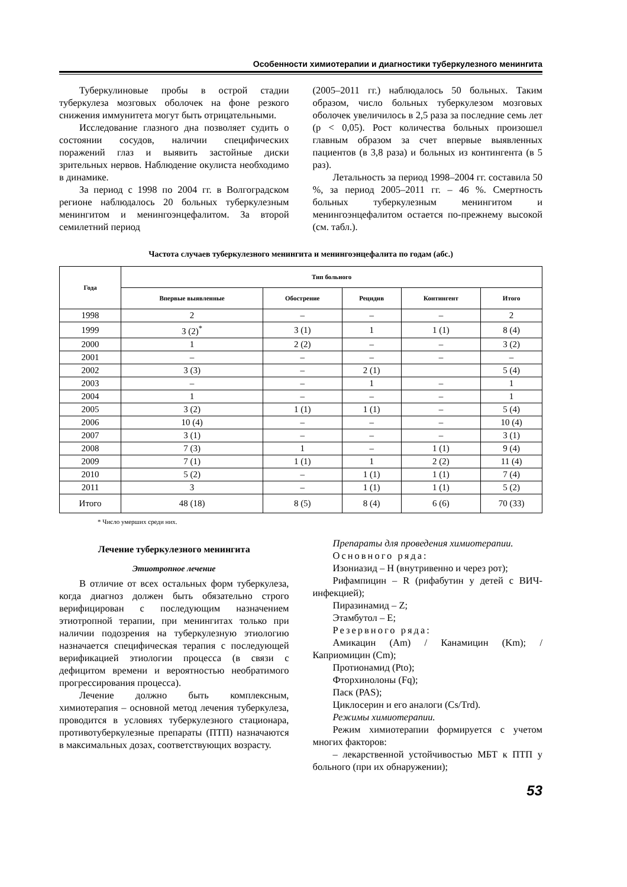Особенности химиотерапии и диагностики туберкулезного менингита
Туберкулиновые пробы в острой стадии туберкулеза мозговых оболочек на фоне резкого снижения иммунитета могут быть отрицательными.
Исследование глазного дна позволяет судить о состоянии сосудов, наличии специфических поражений глаз и выявить застойные диски зрительных нервов. Наблюдение окулиста необходимо в динамике.
За период с 1998 по 2004 гг. в Волгоградском регионе наблюдалось 20 больных туберкулезным менингитом и менингоэнцефалитом. За второй семилетний период
(2005–2011 гг.) наблюдалось 50 больных. Таким образом, число больных туберкулезом мозговых оболочек увеличилось в 2,5 раза за последние семь лет (р < 0,05). Рост количества больных произошел главным образом за счет впервые выявленных пациентов (в 3,8 раза) и больных из контингента (в 5 раз).
Летальность за период 1998–2004 гг. составила 50 %, за период 2005–2011 гг. – 46 %. Смертность больных туберкулезным менингитом и менингоэнцефалитом остается по-прежнему высокой (см. табл.).
Частота случаев туберкулезного менингита и менингоэнцефалита по годам (абс.)
| Года | Тип больного | | | | |
| --- | --- | --- | --- | --- | --- |
| | Впервые выявленные | Обострение | Рецидив | Контингент | Итого |
| 1998 | 2 | – | – | – | 2 |
| 1999 | 3 (2)<sup>*</sup> | 3 (1) | 1 | 1 (1) | 8 (4) |
| 2000 | 1 | 2 (2) | – | – | 3 (2) |
| 2001 | – | – | – | – | – |
| 2002 | 3 (3) | – | 2 (1) | | 5 (4) |
| 2003 | – | – | 1 | – | 1 |
| 2004 | 1 | – | – | – | 1 |
| 2005 | 3 (2) | 1 (1) | 1 (1) | – | 5 (4) |
| 2006 | 10 (4) | – | – | – | 10 (4) |
| 2007 | 3 (1) | – | – | – | 3 (1) |
| 2008 | 7 (3) | 1 | – | 1 (1) | 9 (4) |
| 2009 | 7 (1) | 1 (1) | 1 | 2 (2) | 11 (4) |
| 2010 | 5 (2) | – | 1 (1) | 1 (1) | 7 (4) |
| 2011 | 3 | – | 1 (1) | 1 (1) | 5 (2) |
| Итого | 48 (18) | 8 (5) | 8 (4) | 6 (6) | 70 (33) |
* Число умерших среди них.
Лечение туберкулезного менингита
Этиотропное лечение
В отличие от всех остальных форм туберкулеза, когда диагноз должен быть обязательно строго верифицирован с последующим назначением этиотропной терапии, при менингитах только при наличии подозрения на туберкулезную этиологию назначается специфическая терапия с последующей верификацией этиологии процесса (в связи с дефицитом времени и вероятностью необратимого прогрессирования процесса).
Лечение должно быть комплексным, химиотерапия – основной метод лечения туберкулеза, проводится в условиях туберкулезного стационара, противотуберкулезные препараты (ПТП) назначаются в максимальных дозах, соответствующих возрасту.
Препараты для проведения химиотерапии.
Основного ряда:
Изониазид – H (внутривенно и через рот);
Рифампицин – R (рифабутин у детей с ВИЧ-инфекцией);
Пиразинамид – Z;
Этамбутол – E;
Резервного ряда:
Амикацин (Am) / Канамицин (Km); / Каприомицин (Cm);
Протионамид (Pto);
Фторхинолоны (Fq);
Паск (PAS);
Циклосерин и его аналоги (Cs/Trd).
Режимы химиотерапии.
Режим химиотерапии формируется с учетом многих факторов:
– лекарственной устойчивостью МБТ к ПТП у больного (при их обнаружении);
53